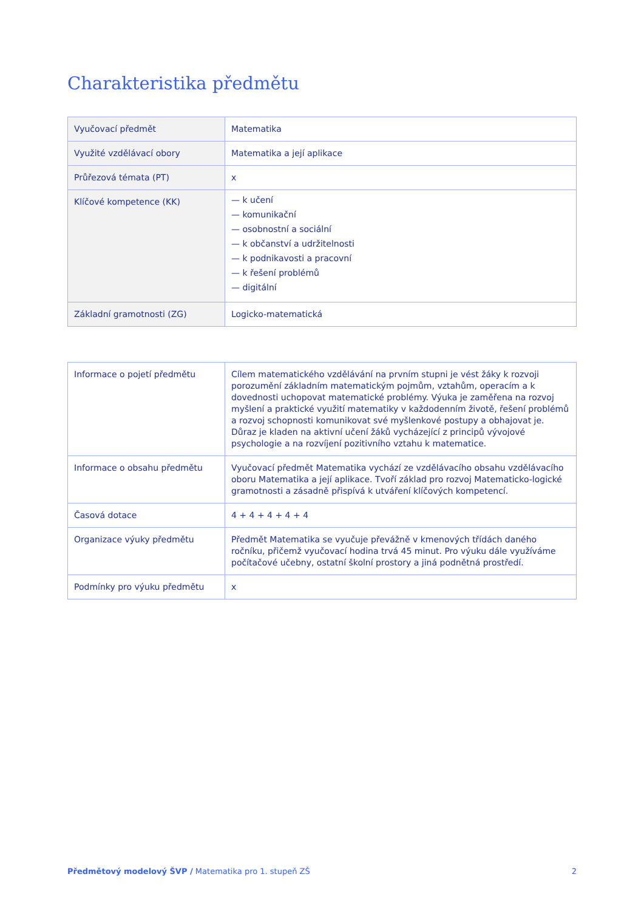Charakteristika předmětu
| Vyučovací předmět | Matematika |
| Využité vzdělávací obory | Matematika a její aplikace |
| Průřezová témata (PT) | x |
| Klíčové kompetence (KK) | — k učení — komunikační — osobnostní a sociální — k občanství a udržitelnosti — k podnikavosti a pracovní — k řešení problémů — digitální |
| Základní gramotnosti (ZG) | Logicko-matematická |
| Informace o pojetí předmětu | Cílem matematického vzdělávání na prvním stupni je vést žáky k rozvoji porozumění základním matematickým pojmům, vztahům, operacím a k dovednosti uchopovat matematické problémy. Výuka je zaměřena na rozvoj myšlení a praktické využití matematiky v každodenním životě, řešení problémů a rozvoj schopnosti komunikovat své myšlenkové postupy a obhajovat je. Důraz je kladen na aktivní učení žáků vycházející z principů vývojové psychologie a na rozvíjení pozitivního vztahu k matematice. |
| Informace o obsahu předmětu | Vyučovací předmět Matematika vychází ze vzdělávacího obsahu vzdělávacího oboru Matematika a její aplikace. Tvoří základ pro rozvoj Matematicko-logické gramotnosti a zásadně přispívá k utváření klíčových kompetencí. |
| Časová dotace | 4 + 4 + 4 + 4 + 4 |
| Organizace výuky předmětu | Předmět Matematika se vyučuje převážně v kmenových třídách daného ročníku, přičemž vyučovací hodina trvá 45 minut. Pro výuku dále využíváme počítačové učebny, ostatní školní prostory a jiná podnětná prostředí. |
| Podmínky pro výuku předmětu | x |
Předmětový modelový ŠVP / Matematika pro 1. stupeň ZŠ 2